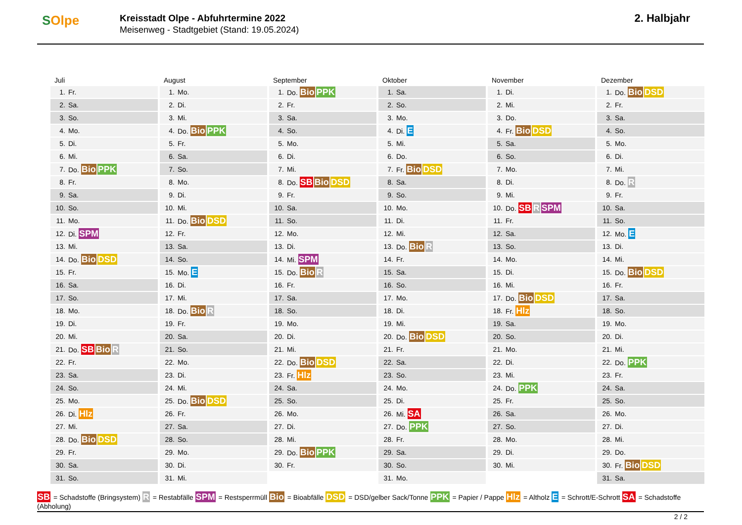SOlpe
Kreisstadt Olpe - Abfuhrtermine 2022
Meisenweg - Stadtgebiet (Stand: 19.05.2024)
2. Halbjahr
Juli
| 1. | Fr. |
| 2. | Sa. |
| 3. | So. |
| 4. | Mo. |
| 5. | Di. |
| 6. | Mi. |
| 7. | Do. Bio PPK |
| 8. | Fr. |
| 9. | Sa. |
| 10. | So. |
| 11. | Mo. |
| 12. | Di. SPM |
| 13. | Mi. |
| 14. | Do. Bio DSD |
| 15. | Fr. |
| 16. | Sa. |
| 17. | So. |
| 18. | Mo. |
| 19. | Di. |
| 20. | Mi. |
| 21. | Do. SB Bio R |
| 22. | Fr. |
| 23. | Sa. |
| 24. | So. |
| 25. | Mo. |
| 26. | Di. Hlz |
| 27. | Mi. |
| 28. | Do. Bio DSD |
| 29. | Fr. |
| 30. | Sa. |
| 31. | So. |
August
| 1. | Mo. |
| 2. | Di. |
| 3. | Mi. |
| 4. | Do. Bio PPK |
| 5. | Fr. |
| 6. | Sa. |
| 7. | So. |
| 8. | Mo. |
| 9. | Di. |
| 10. | Mi. |
| 11. | Do. Bio DSD |
| 12. | Fr. |
| 13. | Sa. |
| 14. | So. |
| 15. | Mo. E |
| 16. | Di. |
| 17. | Mi. |
| 18. | Do. Bio R |
| 19. | Fr. |
| 20. | Sa. |
| 21. | So. |
| 22. | Mo. |
| 23. | Di. |
| 24. | Mi. |
| 25. | Do. Bio DSD |
| 26. | Fr. |
| 27. | Sa. |
| 28. | So. |
| 29. | Mo. |
| 30. | Di. |
| 31. | Mi. |
September
| 1. | Do. Bio PPK |
| 2. | Fr. |
| 3. | Sa. |
| 4. | So. |
| 5. | Mo. |
| 6. | Di. |
| 7. | Mi. |
| 8. | Do. SB Bio DSD |
| 9. | Fr. |
| 10. | Sa. |
| 11. | So. |
| 12. | Mo. |
| 13. | Di. |
| 14. | Mi. SPM |
| 15. | Do. Bio R |
| 16. | Fr. |
| 17. | Sa. |
| 18. | So. |
| 19. | Mo. |
| 20. | Di. |
| 21. | Mi. |
| 22. | Do. Bio DSD |
| 23. | Fr. Hlz |
| 24. | Sa. |
| 25. | So. |
| 26. | Mo. |
| 27. | Di. |
| 28. | Mi. |
| 29. | Do. Bio PPK |
| 30. | Fr. |
Oktober
| 1. | Sa. |
| 2. | So. |
| 3. | Mo. |
| 4. | Di. E |
| 5. | Mi. |
| 6. | Do. |
| 7. | Fr. Bio DSD |
| 8. | Sa. |
| 9. | So. |
| 10. | Mo. |
| 11. | Di. |
| 12. | Mi. |
| 13. | Do. Bio R |
| 14. | Fr. |
| 15. | Sa. |
| 16. | So. |
| 17. | Mo. |
| 18. | Di. |
| 19. | Mi. |
| 20. | Do. Bio DSD |
| 21. | Fr. |
| 22. | Sa. |
| 23. | So. |
| 24. | Mo. |
| 25. | Di. |
| 26. | Mi. SA |
| 27. | Do. PPK |
| 28. | Fr. |
| 29. | Sa. |
| 30. | So. |
| 31. | Mo. |
November
| 1. | Di. |
| 2. | Mi. |
| 3. | Do. |
| 4. | Fr. Bio DSD |
| 5. | Sa. |
| 6. | So. |
| 7. | Mo. |
| 8. | Di. |
| 9. | Mi. |
| 10. | Do. SB R SPM |
| 11. | Fr. |
| 12. | Sa. |
| 13. | So. |
| 14. | Mo. |
| 15. | Di. |
| 16. | Mi. |
| 17. | Do. Bio DSD |
| 18. | Fr. Hlz |
| 19. | Sa. |
| 20. | So. |
| 21. | Mo. |
| 22. | Di. |
| 23. | Mi. |
| 24. | Do. PPK |
| 25. | Fr. |
| 26. | Sa. |
| 27. | So. |
| 28. | Mo. |
| 29. | Di. |
| 30. | Mi. |
Dezember
| 1. | Do. Bio DSD |
| 2. | Fr. |
| 3. | Sa. |
| 4. | So. |
| 5. | Mo. |
| 6. | Di. |
| 7. | Mi. |
| 8. | Do. R |
| 9. | Fr. |
| 10. | Sa. |
| 11. | So. |
| 12. | Mo. E |
| 13. | Di. |
| 14. | Mi. |
| 15. | Do. Bio DSD |
| 16. | Fr. |
| 17. | Sa. |
| 18. | So. |
| 19. | Mo. |
| 20. | Di. |
| 21. | Mi. |
| 22. | Do. PPK |
| 23. | Fr. |
| 24. | Sa. |
| 25. | So. |
| 26. | Mo. |
| 27. | Di. |
| 28. | Mi. |
| 29. | Do. |
| 30. | Fr. Bio DSD |
| 31. | Sa. |
SB = Schadstoffe (Bringsystem) R = Restabfälle SPM = Restsperrmüll Bio = Bioabfälle DSD = DSD/gelber Sack/Tonne PPK = Papier / Pappe Hlz = Altholz E = Schrott/E-Schrott SA = Schadstoffe (Abholung)
2 / 2